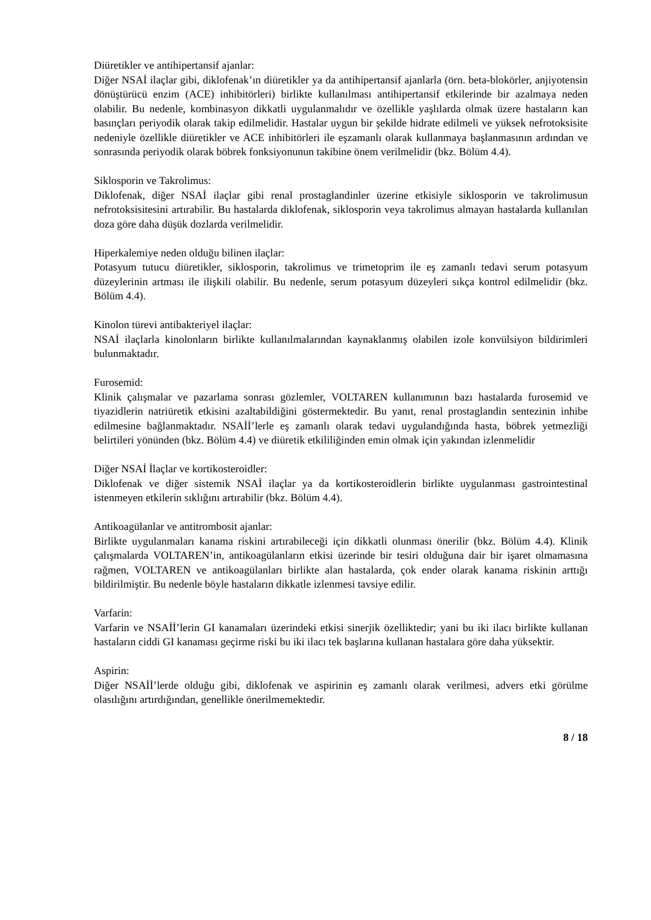Diüretikler ve antihipertansif ajanlar:
Diğer NSAİ ilaçlar gibi, diklofenak’ın diüretikler ya da antihipertansif ajanlarla (örn. beta-blokörler, anjiyotensin dönüştürücü enzim (ACE) inhibitörleri) birlikte kullanılması antihipertansif etkilerinde bir azalmaya neden olabilir. Bu nedenle, kombinasyon dikkatli uygulanmalıdır ve özellikle yaşlılarda olmak üzere hastaların kan basınçları periyodik olarak takip edilmelidir. Hastalar uygun bir şekilde hidrate edilmeli ve yüksek nefrotoksisite nedeniyle özellikle diüretikler ve ACE inhibitörleri ile eşzamanlı olarak kullanmaya başlanmasının ardından ve sonrasında periyodik olarak böbrek fonksiyonunun takibine önem verilmelidir (bkz. Bölüm 4.4).
Siklosporin ve Takrolimus:
Diklofenak, diğer NSAİ ilaçlar gibi renal prostaglandinler üzerine etkisiyle siklosporin ve takrolimusun nefrotoksisitesini artırabilir. Bu hastalarda diklofenak, siklosporin veya takrolimus almayan hastalarda kullanılan doza göre daha düşük dozlarda verilmelidir.
Hiperkalemiye neden olduğu bilinen ilaçlar:
Potasyum tutucu diüretikler, siklosporin, takrolimus ve trimetoprim ile eş zamanlı tedavi serum potasyum düzeylerinin artması ile ilişkili olabilir. Bu nedenle, serum potasyum düzeyleri sıkça kontrol edilmelidir (bkz. Bölüm 4.4).
Kinolon türevi antibakteriyel ilaçlar:
NSAİ ilaçlarla kinolonların birlikte kullanılmalarından kaynaklanmış olabilen izole konvülsiyon bildirimleri bulunmaktadır.
Furosemid:
Klinik çalışmalar ve pazarlama sonrası gözlemler, VOLTAREN kullanımının bazı hastalarda furosemid ve tiyazidlerin natriüretik etkisini azaltabildiğini göstermektedir. Bu yanıt, renal prostaglandin sentezinin inhibe edilmesine bağlanmaktadır. NSAİİ’lerle eş zamanlı olarak tedavi uygulandığında hasta, böbrek yetmezliği belirtileri yönünden (bkz. Bölüm 4.4) ve diüretik etkililiğinden emin olmak için yakından izlenmelidir
Diğer NSAİ İlaçlar ve kortikosteroidler:
Diklofenak ve diğer sistemik NSAİ ilaçlar ya da kortikosteroidlerin birlikte uygulanması gastrointestinal istenmeyen etkilerin sıklığını artırabilir (bkz. Bölüm 4.4).
Antikoagülanlar ve antitrombosit ajanlar:
Birlikte uygulanmaları kanama riskini artırabileceği için dikkatli olunması önerilir (bkz. Bölüm 4.4). Klinik çalışmalarda VOLTAREN’in, antikoagülanların etkisi üzerinde bir tesiri olduğuna dair bir işaret olmamasına rağmen, VOLTAREN ve antikoagülanları birlikte alan hastalarda, çok ender olarak kanama riskinin arttığı bildirilmiştir. Bu nedenle böyle hastaların dikkatle izlenmesi tavsiye edilir.
Varfarin:
Varfarin ve NSAİİ’lerin GI kanamaları üzerindeki etkisi sinerjik özelliktedir; yani bu iki ilacı birlikte kullanan hastaların ciddi GI kanaması geçirme riski bu iki ilacı tek başlarına kullanan hastalara göre daha yüksektir.
Aspirin:
Diğer NSAİİ’lerde olduğu gibi, diklofenak ve aspirinin eş zamanlı olarak verilmesi, advers etki görülme olasılığını artırdığından, genellikle önerilmemektedir.
8 / 18